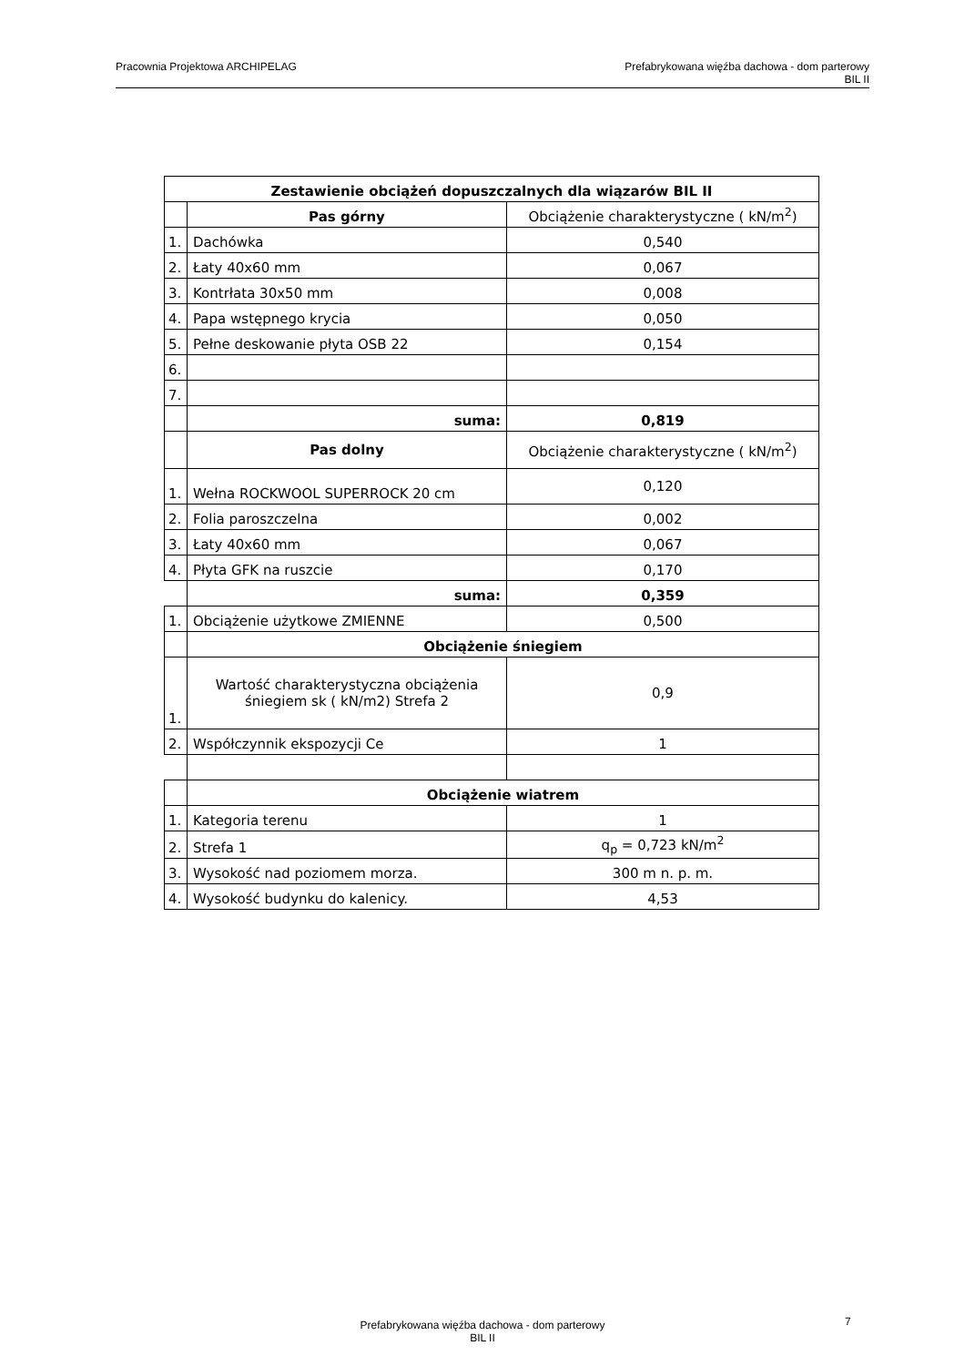Pracownia Projektowa ARCHIPELAG
Prefabrykowana więźba dachowa - dom parterowy
BIL II
| Zestawienie obciążeń dopuszczalnych dla wiązarów BIL II | | |
| | Pas górny | Obciążenie charakterystyczne ( kN/m<sup>2</sup>) |
| 1. | Dachówka | 0,540 |
| 2. | Łaty 40x60 mm | 0,067 |
| 3. | Kontrłata 30x50 mm | 0,008 |
| 4. | Papa wstępnego krycia | 0,050 |
| 5. | Pełne deskowanie płyta OSB 22 | 0,154 |
| 6. | | |
| 7. | | |
| | suma: | 0,819 |
| | Pas dolny | Obciążenie charakterystyczne ( kN/m<sup>2</sup>) |
| 1. | Wełna ROCKWOOL SUPERROCK 20 cm | 0,120 |
| 2. | Folia paroszczelna | 0,002 |
| 3. | Łaty 40x60 mm | 0,067 |
| 4. | Płyta GFK na ruszcie | 0,170 |
| | suma: | 0,359 |
| 1. | Obciążenie użytkowe ZMIENNE | 0,500 |
| | Obciążenie śniegiem | |
| 1. | Wartość charakterystyczna obciążenia śniegiem sk ( kN/m2) Strefa 2 | 0,9 |
| 2. | Współczynnik ekspozycji Ce | 1 |
| | Obciążenie wiatrem | |
| 1. | Kategoria terenu | 1 |
| 2. | Strefa 1 | q<sub>p</sub> = 0,723 kN/m<sup>2</sup> |
| 3. | Wysokość nad poziomem morza. | 300 m n. p. m. |
| 4. | Wysokość budynku do kalenicy. | 4,53 |
Prefabrykowana więźba dachowa - dom parterowy
BIL II
7